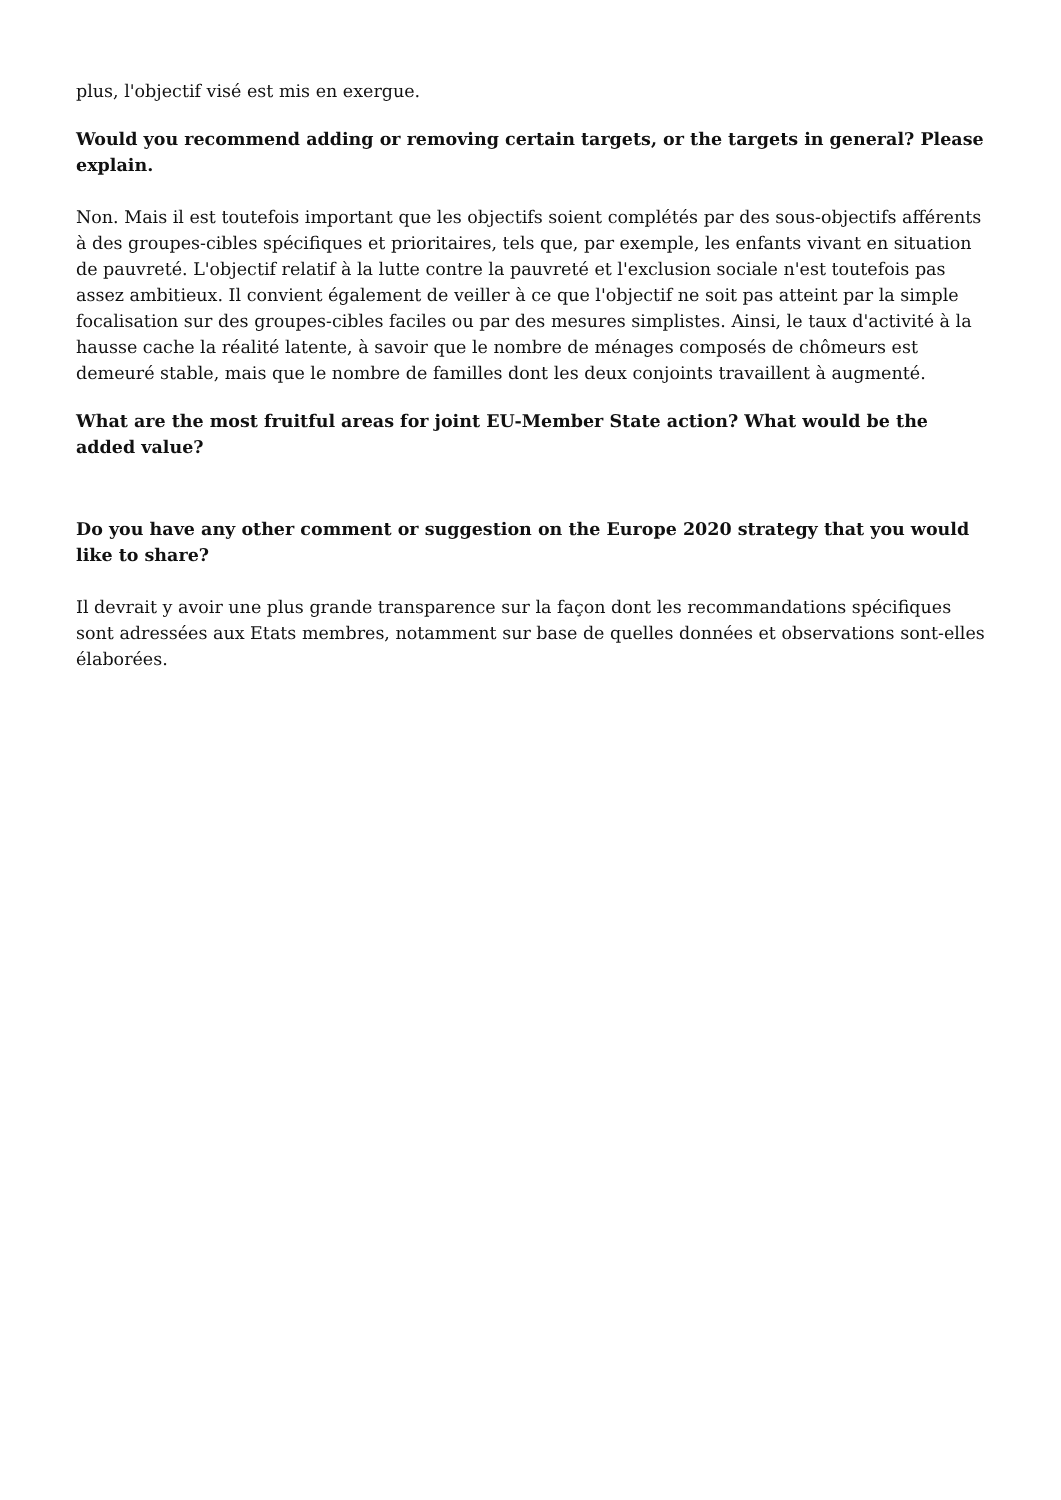plus, l'objectif visé est mis en exergue.
Would you recommend adding or removing certain targets, or the targets in general? Please explain.
Non. Mais il est toutefois important que les objectifs soient complétés par des sous-objectifs afférents à des groupes-cibles spécifiques et prioritaires, tels que, par exemple, les enfants vivant en situation de pauvreté. L'objectif relatif à la lutte contre la pauvreté et l'exclusion sociale n'est toutefois pas assez ambitieux. Il convient également de veiller à ce que l'objectif ne soit pas atteint par la simple focalisation sur des groupes-cibles faciles ou par des mesures simplistes. Ainsi, le taux d'activité à la hausse cache la réalité latente, à savoir que le nombre de ménages composés de chômeurs est demeuré stable, mais que le nombre de familles dont les deux conjoints travaillent à augmenté.
What are the most fruitful areas for joint EU-Member State action? What would be the added value?
Do you have any other comment or suggestion on the Europe 2020 strategy that you would like to share?
Il devrait y avoir une plus grande transparence sur la façon dont les recommandations spécifiques sont adressées aux Etats membres, notamment sur base de quelles données et observations sont-elles élaborées.